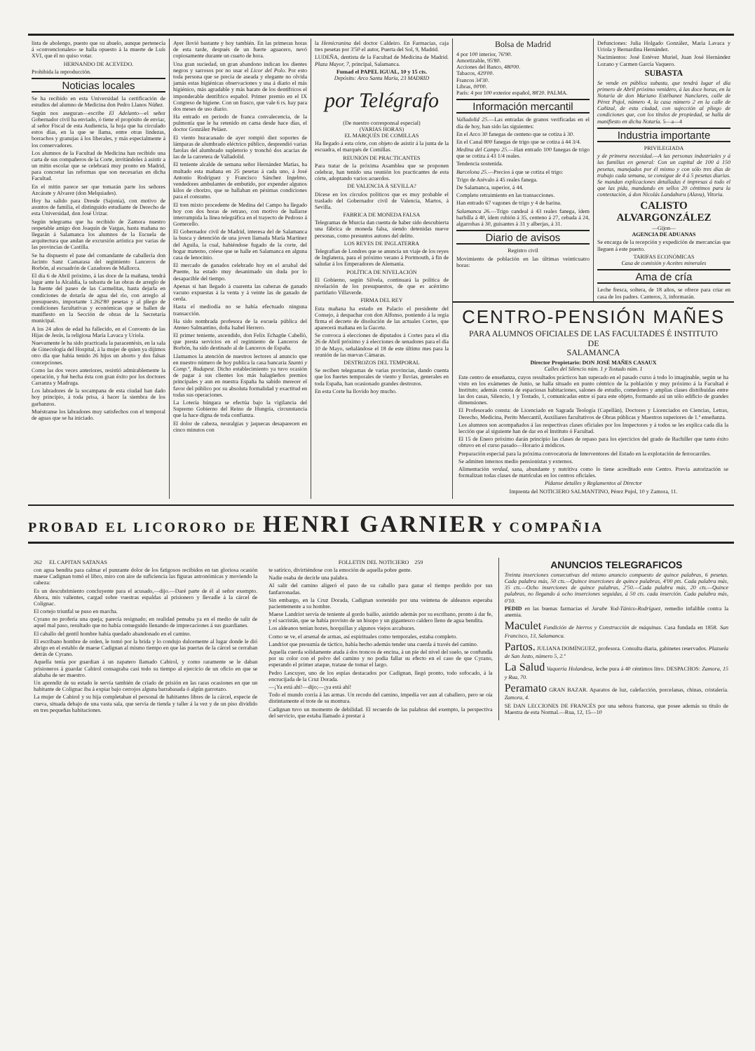lista de abolengo, puesto que su abuelo, aunque pertenecía á «convencionales» se halla opuesto á la muerte de Luís XVI, que él no quiso votar.
HERNANDO DE ACEVEDO.
Prohibida la reproducción.
Noticias locales
Se ha recibido en esta Universidad la certificación de estudios del alumno de Medicina don Pedro Llanos Núñez.
Según nos aseguran—escribe El Adelanto—el señor Gobernador civil ha enviado, ó tiene el propósito de enviar, al señor Fiscal de esta Audiencia, la hoja que ha circulado estos días, en la que se llama, entre otras lindezas, borrachos y granujas á los liberales, y más especialmente á los conservadores.
Los alumnos de la Facultad de Medicina han recibido una carta de sus compañeros de la Corte, invitándoles á asistir a un mitin escolar que se celebrará muy pronto en Madrid, para concretar las reformas que son necesarias en dicha Facultad.
En el mitin parece ser que tomarán parte los señores Azcárate y Alvarez (don Melquiades).
Hoy ha salido para Dresde (Sajonia), con motivo de asuntos de familia, el distinguido estudiante de Derecho de esta Universidad, don José Urizar.
Según telegrama que ha recibido de Zamora nuestro respetable amigo don Joaquín de Vargas, hasta mañana no llegarán á Salamanca los alumnos de la Escuela de arquitectura que andan de excursión artística por varias de las provincias de Castilla.
Se ha dispuesto el pase del comandante de caballería don Jacinto Sanz Camarasa del regimiento Lanceros de Borbón, al escuadrón de Cazadores de Mallorca.
El día 6 de Abril próximo, á las doce de la mañana, tendrá lugar ante la Alcaldía, la subasta de las obras de arreglo de la fuente del paseo de las Carmelitas, hasta dejarla en condiciones de dotarla de agua del río, con arreglo al presupuesto, importante 1.262'80 pesetas y al pliego de condiciones facultativas y económicas que se hallen de manifiesto en la Sección de obras de la Secretaría municipal.
A los 24 años de edad ha fallecido, en el Convento de las Hijas de Jesús, la religiosa María Lavaca y Uriola.
Nuevamente le ha sido practicada la paracentésis, en la sala de Ginecología del Hospital, á la mujer de quien ya dijimos otro día que había tenido 26 hijos un aborto y dos falsas concepciones.
Como las dos veces anteriores, resistió admirablemente la operación, y fué hecha ésta con gran éxito por los doctores Carranza y Madruga.
Los labradores de la socampana de esta ciudad han dado hoy principio, á toda prisa, á hacer la siembra de los garbanzos.
Muéstranse los labradores muy satisfechos con el temporal de aguas que se ha iniciado.
Ayer llovió bastante y hoy también. En las primeras horas de esta tarde, después de un fuerte aguacero, nevó copiosamente durante un cuarto de hora.
Una gran suciedad, un gran abandono indican los dientes negros y sarrosos por no usar el Licor del Polo. Por esto toda persona que se precia de aseada y elegante no olvida jamás estas higiénicas observaciones y usa á diario el más higiénico, más agradable y más barato de los dentífricos el imponderable dentífrico español. Primer premio en el IX Congreso de higiene. Con un frasco, que vale 6 rs. hay para dos meses de uso diario.
Ha entrado en periodo de franca convalecencia, de la pulmonía que le ha retenido en cama desde hace días, el doctor González Peláez.
El viento huracanado de ayer rompió diez soportes de lámparas de alumbrado eléctrico público, desprendió varias farolas del alumbrado supletorio y tronchó dos acacias de las de la carretera de Valladolid.
El teniente alcalde de semana señor Hernández Matías, ha multado esta mañana en 25 pesetas á cada uno, á José Antonio Rodríguez y Francisco Sánchez Ingelmo, vendedores ambulantes de embutido, por expender algunos kilos de chorizo, que se hallaban en pésimas condiciones para el consumo.
El tren mixto procedente de Medina del Campo ha llegado hoy con dos horas de retraso, con motivo de hallarse interrumpida la línea telegráfica en el trayecto de Pedroso á Gomecello.
El Gobernador civil de Madrid, interesa del de Salamanca la busca y detención de una joven llamada María Martínez del Aguila, la cual, habiéndose fugado de la corte, del hogar materno, créese que se halle en Salamanca en alguna casa de lenocinio.
El mercado de ganados celebrado hoy en el arrabal del Puente, ha estado muy desanimado sin duda por lo desapacible del tiempo.
Apenas si han llegado á cuarenta las cabezas de ganado vacuno expuestas á la venta y á veinte las de ganado de cerda.
Hasta el mediodía no se había efectuado ninguna transacción.
Ha sido nombrada profesora de la escuela pública del Ateneo Salmantino, doña Isabel Herrero.
El primer teniente, ascendido, don Felix Echagüe Cabelló, que presta servicios en el regimiento de Lanceros de Borbón, ha sido destinado al de Lanceros de España.
Llamamos la atención de nuestros lectores al anuncio que en nuestro número de hoy publica la casa bancaria Szantó y Comp.ª, Budapest. Dicho establecimiento ya tuvo ocasión de pagar á sus clientes los más halagüeños premios principales y aun en nuestra España ha sabido merecer el favor del público por su absoluta formalidad y exactitud en todas sus operaciones.
La Lotería húngara se efectúa bajo la vigilancia del Supremo Gobierno del Reino de Hungría, circunstancia que la hace digna de toda confianza.
El dolor de cabeza, neuralgias y jaquecas desaparecen en cinco minutos con
la Hemicranina del doctor Caldeiro. En Farmacias, caja tres pesetas por 3'50 el autor, Puerta del Sol, 9, Madrid.
LUDEÑA, dentista de la Facultad de Medicina de Madrid. Plaza Mayor, 7, principal, Salamanca.
Fumad el PAPEL IGUAL, 10 y 15 cts.
Depósito: Arco Santa María, 23 MADRID
por Telégrafo
(De nuestro corresponsal especial)
(VARIAS HORAS)
EL MARQUÉS DE COMILLAS
Ha llegado á esta córte, con objeto de asistir á la junta de la escuadra, el marqués de Comillas.
REUNIÓN DE PRACTICANTES
Para tratar de la próxima Asamblea que se proponen celebrar, han tenido una reunión los practicantes de esta córte, adoptando varios acuerdos.
DE VALENCIA Á SEVILLA?
Dícese en los círculos políticos que es muy probable el traslado del Gobernador civil de Valencia, Martos, á Sevilla.
FABRICA DE MONEDA FALSA
Telegramas de Murcia dan cuenta de haber sido descubierta una fábrica de moneda falsa, siendo detenidas nueve personas, como presuntos autores del delito.
LOS REYES DE INGLATERRA
Telegrafían de Londres que se anuncia un viaje de los reyes de Inglaterra, para el próximo verano á Portmouth, á fin de saludar á los Emperadores de Alemania.
POLÍTICA DE NIVELACIÓN
El Gobierno, según Silvela, continuará la política de nivelación de los presupuestos, de que es acérrimo partidario Villaverde.
FIRMA DEL REY
Esta mañana ha estado en Palacio el presidente del Consejo, á despachar con don Alfonso, poniendo á la regia firma el decreto de disolución de las actuales Cortes, que aparecerá mañana en la Gaceta.
Se convoca á elecciones de diputados á Cortes para el día 26 de Abril próximo y á elecciones de senadores para el día 10 de Mayo, señalándose el 18 de este último mes para la reunión de las nuevas Cámaras.
DESTROZOS DEL TEMPORAL
Se reciben telegramas de varias provincias, dando cuenta que los fuertes temporales de viento y lluvias, generales en toda España, han ocasionado grandes destrozos.
En esta Corte ha llovido hoy mucho.
Bolsa de Madrid
4 por 100 interior, 76'90.
Amortizable, 95'80.
Acciones del Banco, 480'00.
Tabacos, 429'00.
Francos 34'30.
Libras, 00'00.
París: 4 por 100 exterior español, 88'20. PALMA.
Información mercantil
Valladolid 25.—Las entradas de granos verificadas en el día de hoy, han sido las siguientes:
En el Arco 30 fanegas de centeno que se cotiza á 30.
En el Canal 800 fanegas de trigo que se cotiza á 44 3/4.
Medina del Campo 25.—Han entrado 100 fanegas de trigo que se cotiza á 43 1/4 reales.
Tendencia sostenida.
Barcelona 25.—Precios á que se cotiza el trigo:
Trigo de Arévalo á 45 reales fanega.
De Salamanca, superior, á 44.
Completo retraimiento en las transacciones.
Han entrado 67 vagones de trigo y 4 de harina.
Salamanca 26.—Trigo candeal á 43 reales fanega, ídem barbilla á 40, ídem rubión á 35, centeno á 27, cebada á 24, algarrobas á 30, guisantes á 31 y alberjas, á 31.
Diario de avisos
Registro civil
Movimiento de población en las últimas veinticuatro horas:
Defunciones: Julia Holgado González, María Lavaca y Uriola y Bernardina Hernández.
Nacimientos: José Estévez Muriel, Juan José Hernández Lozano y Carmen García Vaquero.
SUBASTA
Se vende en pública subasta, que tendrá lugar el día primero de Abril próximo venidero, á las doce horas, en la Notaría de don Mariano Estébanez Nanclares, calle de Pérez Pujol, número 4, la casa número 2 en la calle de Cañizal, de esta ciudad, con sujección al pliego de condiciones que, con los títulos de propiedad, se halla de manifiesto en dicha Notaría. 5—a—4
Industria importante
PRIVILEGIADA
y de primera necesidad.—A las personas industriales y á las familias en general: Con un capital de 100 á 150 pesetas, manejados por él mismo y con sólo tres días de trabajo cada semana, se consigue de 4 á 5 pesetas diarias. Se mandan explicaciones detalladas é impresas á todo el que las pida, mandando en sellos 20 céntimos para la contestación, á don Nicolás Landaburu (Alava), Vitoria.
CALISTO ALVARGONZÁLEZ
—Gijon—
AGENCIA DE ADUANAS
Se encarga de la recepción y expedición de mercancías que lleguen á este puerto.
TARIFAS ECONÓMICAS
Casa de comisión y Aceites minerales
Ama de cría
Leche fresca, soltera, de 18 años, se ofrece para criar en casa de los padres. Canteros, 3, informarán.
CENTRO-PENSIÓN MAÑES
PARA ALUMNOS OFICIALES DE LAS FACULTADES É INSTITUTO
DE
SALAMANCA
Director Propietario: DON JOSÉ MAÑES CASAUX
Calles del Silencio núm. 1 y Tostado núm. 1
Este centro de enseñanza, cuyos resultados prácticos han superado en el pasado curso á todo lo imaginable, según se ha visto en los exámenes de Junio, se halla situado en punto céntrico de la población y muy próximo á la Facultad é Instituto; además consta de espaciosas habitaciones, salones de estudio, comedores y amplias clases distribuidas entre las dos casas, Silencio, 1 y Tostado, 1, comunicadas entre sí para este objeto, formando así un sólo edificio de grandes dimensiones.
El Profesorado consta: de Licenciado en Sagrada Teología (Capellán), Doctores y Licenciados en Ciencias, Letras, Derecho, Medicina, Perito Mercantil, Auxiliares facultativos de Obras públicas y Maestros superiores de 1.ª enseñanza.
Los alumnos son acompañados á las respectivas clases oficiales por los Inspectores y á todos se les explica cada día la lección que al siguiente han de dar en el Instituto ó Facultad.
El 15 de Enero próximo darán principio las clases de repaso para los ejercicios del grado de Bachiller que tanto éxito obtuvo en el curso pasado—Horario á módicos.
Preparación especial para la próxima convocatoria de Interventores del Estado en la explotación de ferrocarriles.
Se admiten internos medio pensionistas y externos.
Alimentación verdad, sana, abundante y nutritiva como lo tiene acreditado este Centro. Previa autorización se formalizan todas clases de matrículas en los centros oficiales.
Pídanse detalles y Reglamentos al Director
Imprenta del NOTICIERO SALMANTINO, Pérez Pujol, 10 y Zamora, 11.
PROBAD EL LICORORO DE HENRI GARNIER Y COMPAÑIA
262 EL CAPITAN SATANAS
con agua bendita para calmar el punzante dolor de los fatigosos recibidos en tan gloriosa ocasión maese Cadignan tomó el libro, miro con aire de suficiencia las figuras astronómicas y moviendo la cabeza:
Es un descubrimiento concluyente para el acusado,—dijo.—Daré parte de él al señor exempto. Ahora, mis valientes, cargad sobre vuestras espaldas al prisionero y llevadle á la cárcel de Colignac.
El cortejo triunfal se puso en marcha.
Cyrano no profería una queja; parecía resignado; en realidad pensaba ya en el medio de salir de aquel mal paso, resultado que no había conseguido llenando de imprecaciones á sus guardianes.
El caballo del gentil hombre había quedado abandonado en el camino.
El escribano hombre de orden, le tomó por la brida y lo condujo dulcemente al lugar donde le dió abrigo en el establo de maese Cadignan al mismo tiempo en que las puertas de la cárcel se cerraban detrás de Cyrano.
Aquella tenía por guardian á un zapatero llamado Cabirol, y como raramente se le daban prisioneros á guardar Cabirol consagraba casi todo su tiempo al ejercicio de un oficio en que se alababa de ser maestro.
Un aprendiz de su estado le servía también de criado de prisión en las raras ocasiones en que un habitante de Colignac iba á expiar bajo cerrojos alguna barrabasada ó algún garrotazo.
La mujer de Cabirol y su hija completaban el personal de habitantes libres de la cárcel, especie de cueva, situada debajo de una vasta sala, que servía de tienda y taller á la vez y de un piso dividido en tres pequeñas habitaciones.
FOLLETIN DEL NOTICIERO 259
te satírico, divirtiéndose con la emoción de aquella pobre gente.
Nadie osaba de decirle una palabra.
Al salir del camino aligeró el paso de su caballo para ganar el tiempo perdido por sus fanfarronadas.
Sin embargo, en la Cruz Dorada, Cadignan sostenido por una veintena de aldeanos esperaba pacientemente a su hombre.
Maese Landriot servía de teniente al gordo bailío, asistido además por su escribano, pronto á dar fe, y el sacristán, que se había provisto de un hisopo y un gigantesco caldero lleno de agua bendita.
Los aldeanos tenían hozes, horquillas y algunos viejos arcabuces.
Como se ve, el arsenal de armas, así espirituales como temporales, estaba completo.
Landriot que presumía de táctico, había hecho además tender una cuerda á través del camino.
Aquella cuerda solidamente atada á dos troncos de encina, á un pie del nivel del suelo, se confundía por su color con el polvo del camino y no podía fallar su efecto en el caso de que Cyrano, esperando el primer ataque, tratase de tomar el largo.
Pedro Lescuyer, uno de los espías destacados por Cadignan, llegó pronto, todo sofocado, á la encrucijada de la Cruz Dorada.
—¡Ya está ahí!—dijo;—¡ya está ahí!
Todo el mundo corría á las armas. Un recodo del camino, impedía ver aun al caballero, pero se oía distintamente el trote de su montura.
Cadignan tuvo un momento de debilidad. El recuerdo de las palabras del exempto, la perspectiva del servicio, que estaba llamado á prestar á
ANUNCIOS TELEGRAFICOS
Treinta inserciones consecutivas del mismo anuncio compuesto de quince palabras, 6 pesetas. Cada palabra más, 50 cts.—Quince inserciones de quince palabras, 4'00 pts. Cada palabra más, 35 cts.—Ocho inserciones de quince palabras, 2'50.—Cada palabra más, 20 cts.—Quince palabras, no llegando á ocho inserciones seguidas, á 50 cts. cada inserción. Cada palabra más, 0'10.
PEDID en las buenas farmacias el Jarabe Yod-Tánico-Rodríguez, remedio infalible contra la anemia.
Maculet Fundición de hierros y Construcción de máquinas. Casa fundada en 1858. San Francisco, 13, Salamanca.
Partos. JULIANA DOMÍNGUEZ, profesora. Consulta diaria, gabinetes reservados. Plazuela de San Justo, número 5, 2.º
La Salud Vaquería Holandesa, leche pura á 40 céntimos litro. DESPACHOS: Zamora, 15 y Rua, 70.
Peramato GRAN BAZAR. Aparatos de luz, calefacción, porcelanas, chinas, cristalería. Zamora, 4.
SE DAN LECCIONES DE FRANCÉS por una señora francesa, que posee además su título de Maestra de esta Normal.—Rua, 12, 15—10